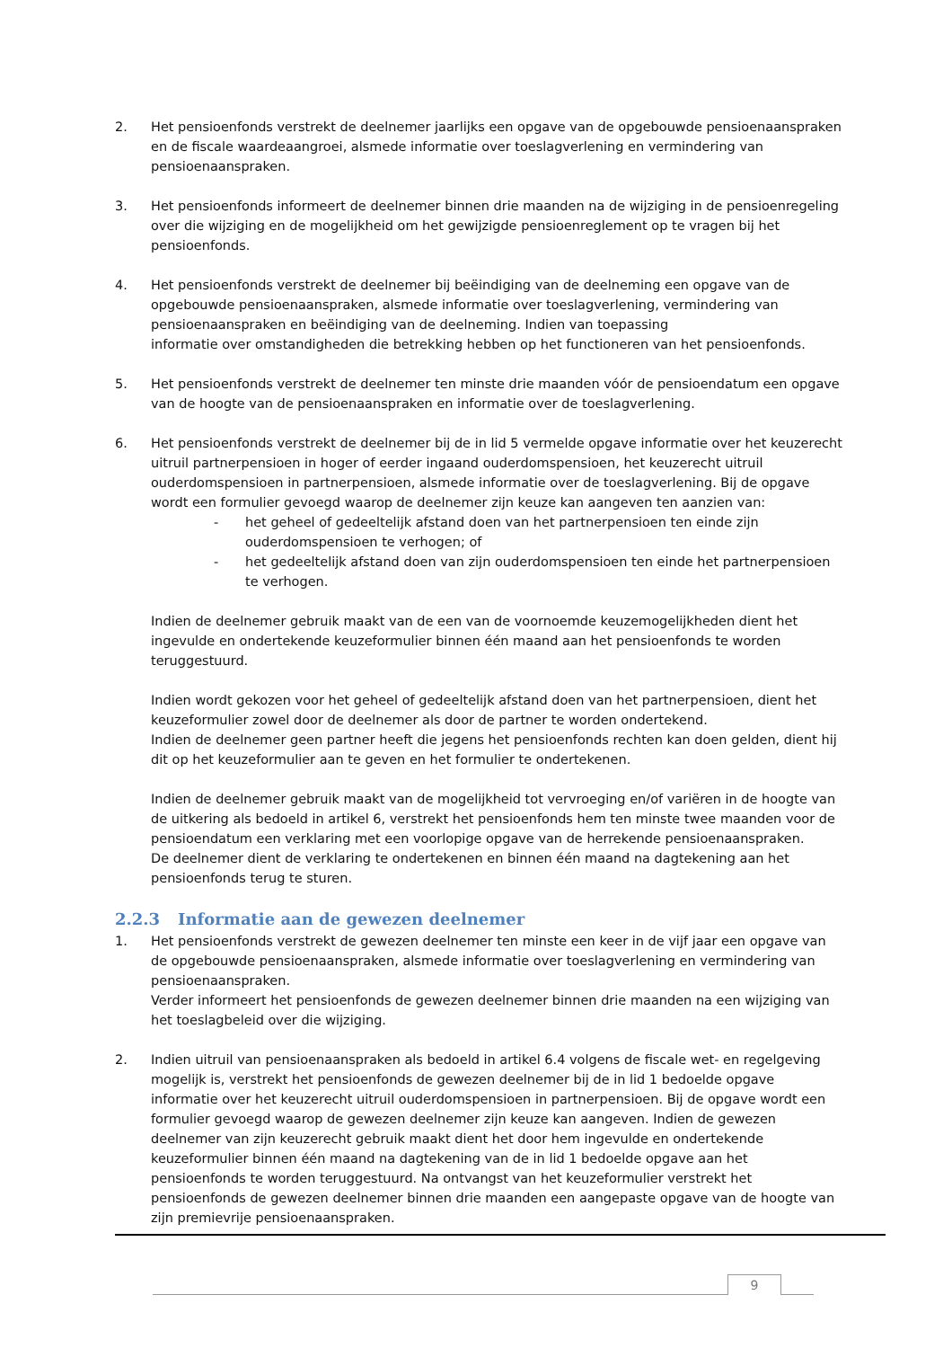2. Het pensioenfonds verstrekt de deelnemer jaarlijks een opgave van de opgebouwde pensioenaanspraken en de fiscale waardeaangroei, alsmede informatie over toeslagverlening en vermindering van pensioenaanspraken.
3. Het pensioenfonds informeert de deelnemer binnen drie maanden na de wijziging in de pensioenregeling over die wijziging en de mogelijkheid om het gewijzigde pensioenreglement op te vragen bij het pensioenfonds.
4. Het pensioenfonds verstrekt de deelnemer bij beëindiging van de deelneming een opgave van de opgebouwde pensioenaanspraken, alsmede informatie over toeslagverlening, vermindering van pensioenaanspraken en beëindiging van de deelneming. Indien van toepassing
informatie over omstandigheden die betrekking hebben op het functioneren van het pensioenfonds.
5. Het pensioenfonds verstrekt de deelnemer ten minste drie maanden vóór de pensioendatum een opgave van de hoogte van de pensioenaanspraken en informatie over de toeslagverlening.
6. Het pensioenfonds verstrekt de deelnemer bij de in lid 5 vermelde opgave informatie over het keuzerecht uitruil partnerpensioen in hoger of eerder ingaand ouderdomspensioen, het keuzerecht uitruil ouderdomspensioen in partnerpensioen, alsmede informatie over de toeslagverlening. Bij de opgave wordt een formulier gevoegd waarop de deelnemer zijn keuze kan aangeven ten aanzien van:
- het geheel of gedeeltelijk afstand doen van het partnerpensioen ten einde zijn ouderdomspensioen te verhogen; of
- het gedeeltelijk afstand doen van zijn ouderdomspensioen ten einde het partnerpensioen te verhogen.
Indien de deelnemer gebruik maakt van de een van de voornoemde keuzemogelijkheden dient het ingevulde en ondertekende keuzeformulier binnen één maand aan het pensioenfonds te worden teruggestuurd.
Indien wordt gekozen voor het geheel of gedeeltelijk afstand doen van het partnerpensioen, dient het keuzeformulier zowel door de deelnemer als door de partner te worden ondertekend.
Indien de deelnemer geen partner heeft die jegens het pensioenfonds rechten kan doen gelden, dient hij dit op het keuzeformulier aan te geven en het formulier te ondertekenen.
Indien de deelnemer gebruik maakt van de mogelijkheid tot vervroeging en/of variëren in de hoogte van de uitkering als bedoeld in artikel 6, verstrekt het pensioenfonds hem ten minste twee maanden voor de pensioendatum een verklaring met een voorlopige opgave van de herrekende pensioenaanspraken.
De deelnemer dient de verklaring te ondertekenen en binnen één maand na dagtekening aan het pensioenfonds terug te sturen.
2.2.3 Informatie aan de gewezen deelnemer
1. Het pensioenfonds verstrekt de gewezen deelnemer ten minste een keer in de vijf jaar een opgave van de opgebouwde pensioenaanspraken, alsmede informatie over toeslagverlening en vermindering van pensioenaanspraken.
Verder informeert het pensioenfonds de gewezen deelnemer binnen drie maanden na een wijziging van het toeslagbeleid over die wijziging.
2. Indien uitruil van pensioenaanspraken als bedoeld in artikel 6.4 volgens de fiscale wet- en regelgeving mogelijk is, verstrekt het pensioenfonds de gewezen deelnemer bij de in lid 1 bedoelde opgave informatie over het keuzerecht uitruil ouderdomspensioen in partnerpensioen. Bij de opgave wordt een formulier gevoegd waarop de gewezen deelnemer zijn keuze kan aangeven. Indien de gewezen deelnemer van zijn keuzerecht gebruik maakt dient het door hem ingevulde en ondertekende keuzeformulier binnen één maand na dagtekening van de in lid 1 bedoelde opgave aan het pensioenfonds te worden teruggestuurd. Na ontvangst van het keuzeformulier verstrekt het pensioenfonds de gewezen deelnemer binnen drie maanden een aangepaste opgave van de hoogte van zijn premievrije pensioenaanspraken.
9